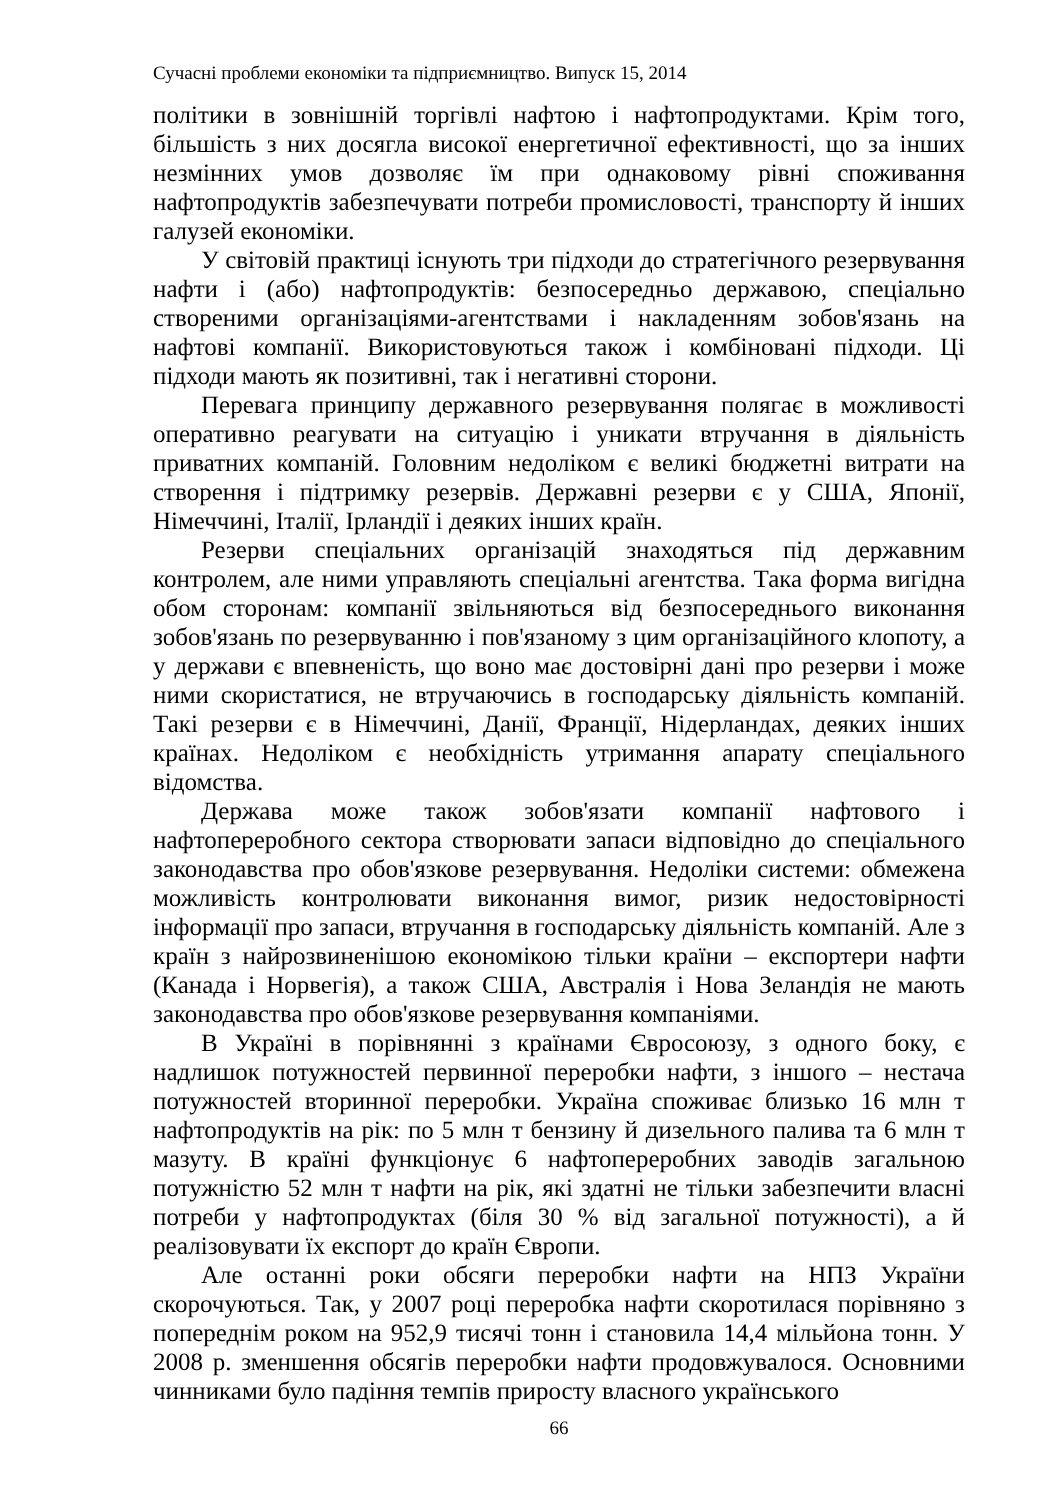Сучасні проблеми економіки та підприємництво. Випуск 15, 2014
політики в зовнішній торгівлі нафтою і нафтопродуктами. Крім того, більшість з них досягла високої енергетичної ефективності, що за інших незмінних умов дозволяє їм при однаковому рівні споживання нафтопродуктів забезпечувати потреби промисловості, транспорту й інших галузей економіки.
У світовій практиці існують три підходи до стратегічного резервування нафти і (або) нафтопродуктів: безпосередньо державою, спеціально створеними організаціями-агентствами і накладенням зобов'язань на нафтові компанії. Використовуються також і комбіновані підходи. Ці підходи мають як позитивні, так і негативні сторони.
Перевага принципу державного резервування полягає в можливості оперативно реагувати на ситуацію і уникати втручання в діяльність приватних компаній. Головним недоліком є великі бюджетні витрати на створення і підтримку резервів. Державні резерви є у США, Японії, Німеччині, Італії, Ірландії і деяких інших країн.
Резерви спеціальних організацій знаходяться під державним контролем, але ними управляють спеціальні агентства. Така форма вигідна обом сторонам: компанії звільняються від безпосереднього виконання зобов'язань по резервуванню і пов'язаному з цим організаційного клопоту, а у держави є впевненість, що воно має достовірні дані про резерви і може ними скористатися, не втручаючись в господарську діяльність компаній. Такі резерви є в Німеччині, Данії, Франції, Нідерландах, деяких інших країнах. Недоліком є необхідність утримання апарату спеціального відомства.
Держава може також зобов'язати компанії нафтового і нафтопереробного сектора створювати запаси відповідно до спеціального законодавства про обов'язкове резервування. Недоліки системи: обмежена можливість контролювати виконання вимог, ризик недостовірності інформації про запаси, втручання в господарську діяльність компаній. Але з країн з найрозвиненішою економікою тільки країни – експортери нафти (Канада і Норвегія), а також США, Австралія і Нова Зеландія не мають законодавства про обов'язкове резервування компаніями.
В Україні в порівнянні з країнами Євросоюзу, з одного боку, є надлишок потужностей первинної переробки нафти, з іншого – нестача потужностей вторинної переробки. Україна споживає близько 16 млн т нафтопродуктів на рік: по 5 млн т бензину й дизельного палива та 6 млн т мазуту. В країні функціонує 6 нафтопереробних заводів загальною потужністю 52 млн т нафти на рік, які здатні не тільки забезпечити власні потреби у нафтопродуктах (біля 30 % від загальної потужності), а й реалізовувати їх експорт до країн Європи.
Але останні роки обсяги переробки нафти на НПЗ України скорочуються. Так, у 2007 році переробка нафти скоротилася порівняно з попереднім роком на 952,9 тисячі тонн і становила 14,4 мільйона тонн. У 2008 р. зменшення обсягів переробки нафти продовжувалося. Основними чинниками було падіння темпів приросту власного українського
66